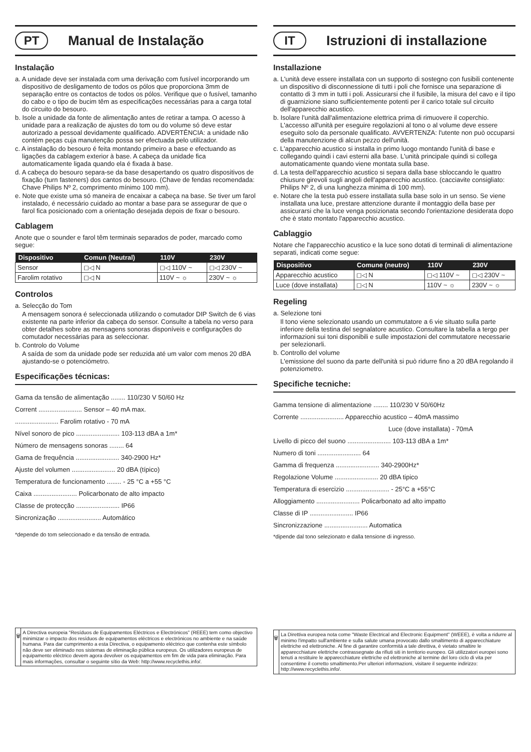PT
Manual de Instalação
Instalação
a. A unidade deve ser instalada com uma derivação com fusível incorporando um dispositivo de desligamento de todos os pólos que proporciona 3mm de separação entre os contactos de todos os pólos. Verifique que o fusível, tamanho do cabo e o tipo de bucim têm as especificações necessárias para a carga total do circuito do besouro.
b. Isole a unidade da fonte de alimentação antes de retirar a tampa. O acesso à unidade para a realização de ajustes do tom ou do volume só deve estar autorizado a pessoal devidamente qualificado. ADVERTÊNCIA: a unidade não contém peças cuja manutenção possa ser efectuada pelo utilizador.
c. A instalação do besouro é feita montando primeiro a base e efectuando as ligações da cablagem exterior à base. A cabeça da unidade fica automaticamente ligada quando ela é fixada à base.
d. A cabeça do besouro separa-se da base desapertando os quatro dispositivos de fixação (turn fasteners) dos cantos do besouro. (Chave de fendas recomendada: Chave Philips Nº 2, comprimento mínimo 100 mm).
e. Note que existe uma só maneira de encaixar a cabeça na base. Se tiver um farol instalado, é necessário cuidado ao montar a base para se assegurar de que o farol fica posicionado com a orientação desejada depois de fixar o besouro.
Cablagem
Anote que o sounder e farol têm terminais separados de poder, marcado como segue:
| Dispositivo | Comun (Neutral) | 110V | 230V |
| --- | --- | --- | --- |
| Sensor | ◻◁ N | ◻◁ 110V ~ | ◻◁ 230V ~ |
| Farolim rotativo | ◻◁ N | 110V ~ ☼ | 230V ~ ☼ |
Controlos
a. Selecção do Tom
A mensagem sonora é seleccionada utilizando o comutador DIP Switch de 6 vias existente na parte inferior da cabeça do sensor. Consulte a tabela no verso para obter detalhes sobre as mensagens sonoras disponíveis e configurações do comutador necessárias para as seleccionar.
b. Controlo do Volume
A saída de som da unidade pode ser reduzida até um valor com menos 20 dBA ajustando-se o potenciómetro.
Especificações técnicas:
Gama da tensão de alimentação ........ 110/230 V 50/60 Hz
Corrent ........................ Sensor – 40 mA max.
........................ Farolim rotativo - 70 mA
Nível sonoro de pico ........................ 103-113 dBA a 1m*
Número de mensagens sonoras ........ 64
Gama de frequência ........................ 340-2900 Hz*
Ajuste del volumen ........................ 20 dBA (típico)
Temperatura de funcionamento ........ - 25 °C a +55 °C
Caixa ........................ Policarbonato de alto impacto
Classe de protecção ........................ IP66
Sincronização ........................ Automático
*depende do tom seleccionado e da tensão de entrada.
🗑
A Directiva europeia “Resíduos de Equipamentos Eléctricos e Electrónicos” (REEE) tem como objectivo minimizar o impacto dos resíduos de equipamentos eléctricos e electrónicos no ambiente e na saúde humana. Para dar cumprimento a esta Directiva, o equipamento eléctrico que contenha este símbolo não deve ser eliminado nos sistemas de eliminação pública europeus. Os utilizadores europeus de equipamento eléctrico devem agora devolver os equipamentos em fim de vida para eliminação. Para mais informações, consultar o seguinte sítio da Web: http://www.recyclethis.info/.
IT
Istruzioni di installazione
Installazione
a. L'unità deve essere installata con un supporto di sostegno con fusibili contenente un dispositivo di disconnessione di tutti i poli che fornisce una separazione di contatto di 3 mm in tutti i poli. Assicurarsi che il fusibile, la misura del cavo e il tipo di guarnizione siano sufficientemente potenti per il carico totale sul circuito dell'apparecchio acustico.
b. Isolare l'unità dall'alimentazione elettrica prima di rimuovere il coperchio. L'accesso all'unità per eseguire regolazioni al tono o al volume deve essere eseguito solo da personale qualificato. AVVERTENZA: l'utente non può occuparsi della manutenzione di alcun pezzo dell'unità.
c. L'apparecchio acustico si installa in primo luogo montando l'unità di base e collegando quindi i cavi esterni alla base. L'unità principale quindi si collega automaticamente quando viene montata sulla base.
d. La testa dell'apparecchio acustico si separa dalla base sbloccando le quattro chiusure girevoli sugli angoli dell'apparecchio acustico. (cacciavite consigliato: Philips Nº 2, di una lunghezza minima di 100 mm).
e. Notare che la testa può essere installata sulla base solo in un senso. Se viene installata una luce, prestare attenzione durante il montaggio della base per assicurarsi che la luce venga posizionata secondo l'orientazione desiderata dopo che è stato montato l'apparecchio acustico.
Cablaggio
Notare che l'apparecchio acustico e la luce sono dotati di terminali di alimentazione separati, indicati come segue:
| Dispositivo | Comune (neutro) | 110V | 230V |
| --- | --- | --- | --- |
| Apparecchio acustico | ◻◁ N | ◻◁ 110V ~ | ◻◁ 230V ~ |
| Luce (dove installata) | ◻◁ N | 110V ~ ☼ | 230V ~ ☼ |
Regeling
a. Selezione toni
Il tono viene selezionato usando un commutatore a 6 vie situato sulla parte inferiore della testina del segnalatore acustico. Consultare la tabella a tergo per informazioni sui toni disponibili e sulle impostazioni del commutatore necessarie per selezionarli.
b. Controllo del volume
L'emissione del suono da parte dell'unità si può ridurre fino a 20 dBA regolando il potenziometro.
Specifiche tecniche:
Gamma tensione di alimentazione ........ 110/230 V 50/60Hz
Corrente ........................ Apparecchio acustico – 40mA massimo
Luce (dove installata) - 70mA
Livello di picco del suono ........................ 103-113 dBA a 1m*
Numero di toni ........................ 64
Gamma di frequenza ........................ 340-2900Hz*
Regolazione Volume ........................ 20 dBA tipico
Temperatura di esercizio ........................ - 25°C a +55°C
Alloggiamento ........................ Policarbonato ad alto impatto
Classe di IP ........................ IP66
Sincronizzazione ........................ Automatica
*dipende dal tono selezionato e dalla tensione di ingresso.
🗑
La Direttiva europea nota come "Waste Electrical and Electronic Equipment" (WEEE), è volta a ridurre al minimo l'impatto sull'ambiente e sulla salute umana provocato dallo smaltimento di apparecchiature elettriche ed elettroniche. Al fine di garantire conformità a tale direttiva, è vietato smaltire le apparecchiature elettriche contrassegnate da rifiuti siti in territorio europeo. Gli utilizzatori europei sono tenuti a restituire le apparecchiature elettriche ed elettroniche al termine del loro ciclo di vita per consentirne il corretto smaltimento.Per ulteriori informazioni, visitare il seguente indirizzo: http://www.recyclethis.info/.